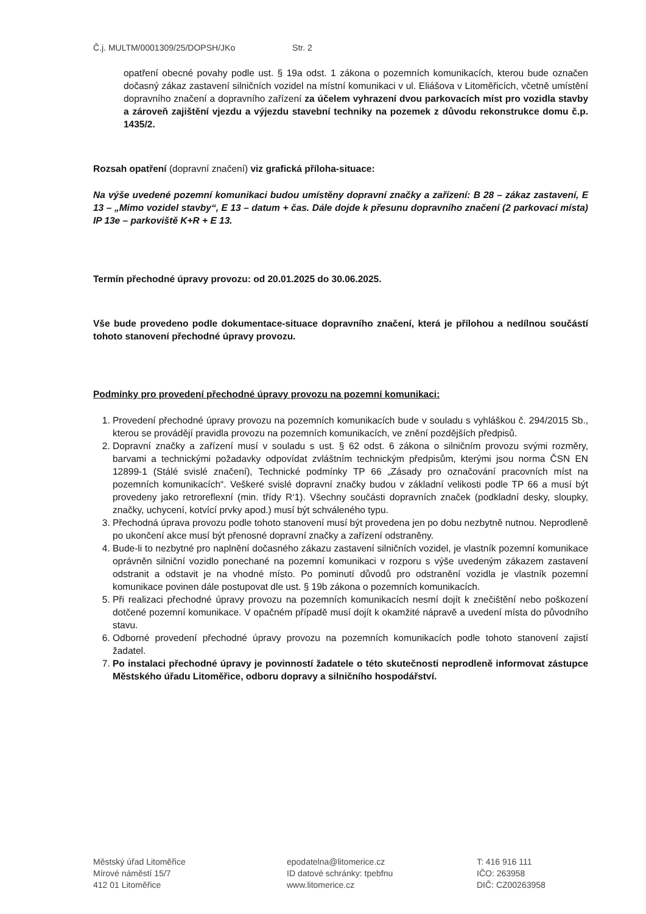Č.j. MULTM/0001309/25/DOPSH/JKo Str. 2
opatření obecné povahy podle ust. § 19a odst. 1 zákona o pozemních komunikacích, kterou bude označen dočasný zákaz zastavení silničních vozidel na místní komunikaci v ul. Eliášova v Litoměřicích, včetně umístění dopravního značení a dopravního zařízení za účelem vyhrazení dvou parkovacích míst pro vozidla stavby a zároveň zajištění vjezdu a výjezdu stavební techniky na pozemek z důvodu rekonstrukce domu č.p. 1435/2.
Rozsah opatření (dopravní značení) viz grafická příloha-situace:
Na výše uvedené pozemní komunikaci budou umístěny dopravní značky a zařízení: B 28 – zákaz zastavení, E 13 – „Mimo vozidel stavby“, E 13 – datum + čas. Dále dojde k přesunu dopravního značení (2 parkovací místa) IP 13e – parkoviště K+R + E 13.
Termín přechodné úpravy provozu: od 20.01.2025 do 30.06.2025.
Vše bude provedeno podle dokumentace-situace dopravního značení, která je přílohou a nedílnou součástí tohoto stanovení přechodné úpravy provozu.
Podmínky pro provedení přechodné úpravy provozu na pozemní komunikaci:
1. Provedení přechodné úpravy provozu na pozemních komunikacích bude v souladu s vyhláškou č. 294/2015 Sb., kterou se provádějí pravidla provozu na pozemních komunikacích, ve znění pozdějších předpisů.
2. Dopravní značky a zařízení musí v souladu s ust. § 62 odst. 6 zákona o silničním provozu svými rozměry, barvami a technickými požadavky odpovídat zvláštním technickým předpisům, kterými jsou norma ČSN EN 12899-1 (Stálé svislé značení), Technické podmínky TP 66 „Zásady pro označování pracovních míst na pozemních komunikacích“. Veškeré svislé dopravní značky budou v základní velikosti podle TP 66 a musí být provedeny jako retroreflexní (min. třídy R‘1). Všechny součásti dopravních značek (podkladní desky, sloupky, značky, uchycení, kotvící prvky apod.) musí být schváleného typu.
3. Přechodná úprava provozu podle tohoto stanovení musí být provedena jen po dobu nezbytně nutnou. Neprodleně po ukončení akce musí být přenosné dopravní značky a zařízení odstraněny.
4. Bude-li to nezbytné pro naplnění dočasného zákazu zastavení silničních vozidel, je vlastník pozemní komunikace oprávněn silniční vozidlo ponechané na pozemní komunikaci v rozporu s výše uvedeným zákazem zastavení odstranit a odstavit je na vhodné místo. Po pominutí důvodů pro odstranění vozidla je vlastník pozemní komunikace povinen dále postupovat dle ust. § 19b zákona o pozemních komunikacích.
5. Při realizaci přechodné úpravy provozu na pozemních komunikacích nesmí dojít k znečištění nebo poškození dotčené pozemní komunikace. V opačném případě musí dojít k okamžité nápravě a uvedení místa do původního stavu.
6. Odborné provedení přechodné úpravy provozu na pozemních komunikacích podle tohoto stanovení zajistí žadatel.
7. Po instalaci přechodné úpravy je povinností žadatele o této skutečnosti neprodleně informovat zástupce Městského úřadu Litoměřice, odboru dopravy a silničního hospodářství.
Městský úřad Litoměřice
Mírové náměstí 15/7
412 01 Litoměřice
epodatelna@litomerice.cz
ID datové schránky: tpebfnu
www.litomerice.cz
T: 416 916 111
IČO: 263958
DIČ: CZ00263958